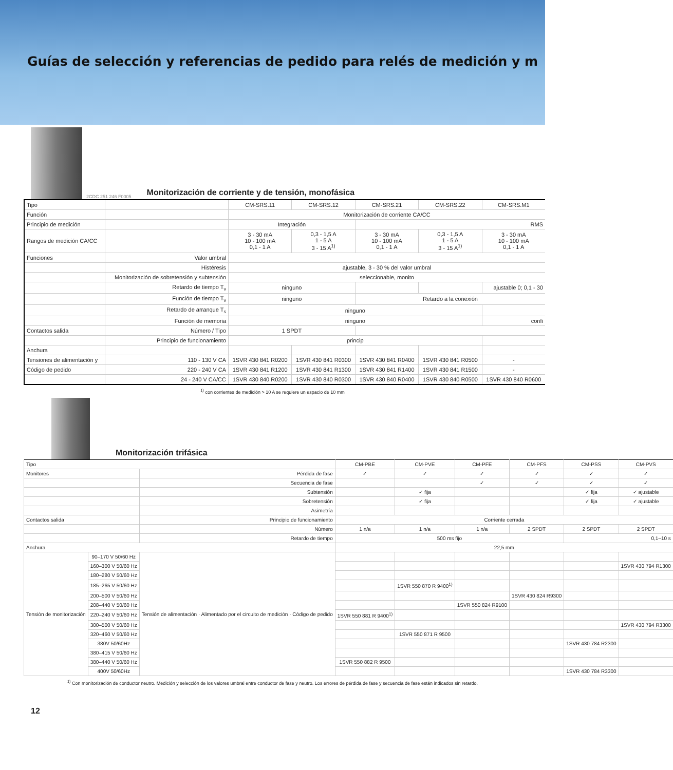Guías de selección y referencias de pedido para relés de medición y m
2CDC 251 246 F0005
Monitorización de corriente y de tensión, monofásica
| Tipo | | CM-SRS.11 | CM-SRS.12 | CM-SRS.21 | CM-SRS.22 | CM-SRS.M1 |
| Función | | Monitorización de corriente CA/CC | | | | |
| Principio de medición | | Integración | | RMS | | |
| Rangos de medición CA/CC | | 3 - 30 mA 10 - 100 mA 0,1 - 1 A | 0,3 - 1,5 A 1 - 5 A 3 - 15 A<sup>1)</sup> | 3 - 30 mA 10 - 100 mA 0,1 - 1 A | 0,3 - 1,5 A 1 - 5 A 3 - 15 A<sup>1)</sup> | 3 - 30 mA 10 - 100 mA 0,1 - 1 A |
| Funciones | Valor umbral | | | | | |
| | Histéresis | ajustable, 3 - 30 % del valor umbral | | | | |
| | Monitorización de sobretensión y subtensión | seleccionable, monito | | | | |
| | Retardo de tiempo T<sub>v</sub> | ninguno | | | | ajustable 0; 0,1 - 30 |
| | Función de tiempo T<sub>v</sub> | ninguno | | Retardo a la conexión | | |
| | Retardo de arranque T<sub>s</sub> | ninguno | | | | |
| | Función de memoria | ninguno | | | | confi |
| Contactos salida | Número / Tipo | 1 SPDT | | | | |
| | Principio de funcionamiento | princip | | | | |
| Anchura | | | | | | |
| Tensiones de alimentación y | 110 - 130 V CA | 1SVR 430 841 R0200 | 1SVR 430 841 R0300 | 1SVR 430 841 R0400 | 1SVR 430 841 R0500 | - |
| Código de pedido | 220 - 240 V CA | 1SVR 430 841 R1200 | 1SVR 430 841 R1300 | 1SVR 430 841 R1400 | 1SVR 430 841 R1500 | - |
| | 24 - 240 V CA/CC | 1SVR 430 840 R0200 | 1SVR 430 840 R0300 | 1SVR 430 840 R0400 | 1SVR 430 840 R0500 | 1SVR 430 840 R0600 |
<sup>1)</sup> con corrientes de medición > 10 A se requiere un espacio de 10 mm
Monitorización trifásica
| Tipo | | | CM-PBE | CM-PVE | CM-PFE | CM-PFS | CM-PSS | CM-PVS |
| Monitores | | Pérdida de fase | ✓ | ✓ | ✓ | ✓ | ✓ | ✓ |
| | | Secuencia de fase | | | ✓ | ✓ | ✓ | ✓ |
| | | Subtensión | | ✓ fija | | | ✓ fija | ✓ ajustable |
| | | Sobretensión | | ✓ fija | | | ✓ fija | ✓ ajustable |
| | | Asimetría | | | | | | |
| Contactos salida | | Principio de funcionamiento | Corriente cerrada | | | | | |
| | | Número | 1 n/a | 1 n/a | 1 n/a | 2 SPDT | 2 SPDT | 2 SPDT |
| | | Retardo de tiempo | 500 ms fijo | | | | 0,1–10 s | |
| Anchura | | | 22,5 mm | | | | | |
| Tensión de monitorización | 90–170 V 50/60 Hz | Tensión de alimentación · Alimentado por el circuito de medición · Código de pedido | | | | | | |
| | 160–300 V 50/60 Hz | | | | | | | 1SVR 430 794 R1300 |
| | 180–280 V 50/60 Hz | | | | | | | |
| | 185–265 V 50/60 Hz | | | 1SVR 550 870 R 9400<sup>1)</sup> | | | | |
| | 200–500 V 50/60 Hz | | | | | 1SVR 430 824 R9300 | | |
| | 208–440 V 50/60 Hz | | | | 1SVR 550 824 R9100 | | | |
| | 220–240 V 50/60 Hz | | 1SVR 550 881 R 9400<sup>1)</sup> | | | | | |
| | 300–500 V 50/60 Hz | | | | | | | 1SVR 430 794 R3300 |
| | 320–460 V 50/60 Hz | | | 1SVR 550 871 R 9500 | | | | |
| | 380V 50/60Hz | | | | | | 1SVR 430 784 R2300 | |
| | 380–415 V 50/60 Hz | | | | | | | |
| | 380–440 V 50/60 Hz | | 1SVR 550 882 R 9500 | | | | | |
| | 400V 50/60Hz | | | | | | 1SVR 430 784 R3300 | |
<sup>1)</sup> Con monitorización de conductor neutro. Medición y selección de los valores umbral entre conductor de fase y neutro. Los errores de pérdida de fase y secuencia de fase están indicados sin retardo.
12